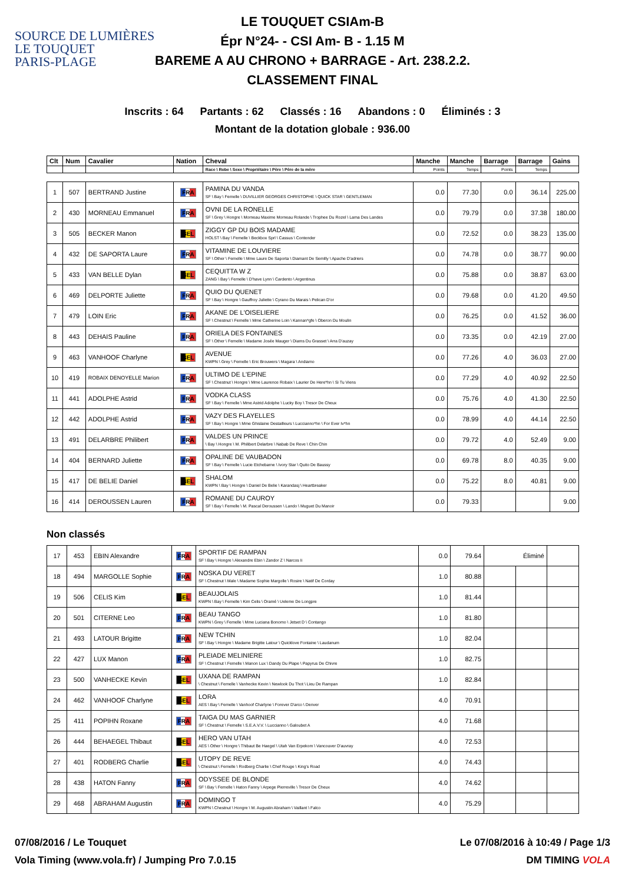SOURCE DE LUMIÈRES
LE TOUQUET
PARIS-PLAGE
LE TOUQUET CSIAm-B
Épr N°24- - CSI Am- B - 1.15 M
BAREME A AU CHRONO + BARRAGE - Art. 238.2.2.
CLASSEMENT FINAL
Inscrits : 64 Partants : 62 Classés : 16 Abandons : 0 Éliminés : 3
Montant de la dotation globale : 936.00
| Clt | Num | Cavalier | Nation | Cheval | Manche | Manche | Barrage | Barrage | Gains |
| --- | --- | --- | --- | --- | --- | --- | --- | --- | --- |
| | | | | Race \ Robe \ Sexe \ Propriétaire \ Père \ Père de la mère | Points | Temps | Points | Temps | |
| 1 | 507 | BERTRAND Justine | FRA | PAMINA DU VANDA SF \ Bay \ Femelle \ DUVILLIER GEORGES CHRISTOPHE \ QUICK STAR \ GENTLEMAN | 0.0 | 77.30 | 0.0 | 36.14 | 225.00 |
| 2 | 430 | MORNEAU Emmanuel | FRA | OVNI DE LA RONELLE SF \ Grey \ Hongre \ Morneau Maxime Morneau Rolande \ Trophee Du Rozel \ Lama Des Landes | 0.0 | 79.79 | 0.0 | 37.38 | 180.00 |
| 3 | 505 | BECKER Manon | BEL | ZIGGY GP DU BOIS MADAME HOLST \ Bay \ Femelle \ Beckbox Sprl \ Cassus \ Contender | 0.0 | 72.52 | 0.0 | 38.23 | 135.00 |
| 4 | 432 | DE SAPORTA Laure | FRA | VITAMINE DE LOUVIERE SF \ Other \ Femelle \ Mme Laure De Saporta \ Diamant De Semilly \ Apache D'adriers | 0.0 | 74.78 | 0.0 | 38.77 | 90.00 |
| 5 | 433 | VAN BELLE Dylan | BEL | CEQUITTA W Z ZANG \ Bay \ Femelle \ D'have Lynn \ Cardento \ Argentinus | 0.0 | 75.88 | 0.0 | 38.87 | 63.00 |
| 6 | 469 | DELPORTE Juliette | FRA | QUIO DU QUENET SF \ Bay \ Hongre \ Gauffroy Juliette \ Cyrano Du Marais \ Pelican D'or | 0.0 | 79.68 | 0.0 | 41.20 | 49.50 |
| 7 | 479 | LOIN Eric | FRA | AKANE DE L'OISELIERE SF \ Chestnut \ Femelle \ Mme Catherine Loin \ Kannan*gfe \ Oberon Du Moulin | 0.0 | 76.25 | 0.0 | 41.52 | 36.00 |
| 8 | 443 | DEHAIS Pauline | FRA | ORIELA DES FONTAINES SF \ Other \ Femelle \ Madame Josée Mauger \ Diams Du Grasset \ Arra D'auzay | 0.0 | 73.35 | 0.0 | 42.19 | 27.00 |
| 9 | 463 | VANHOOF Charlyne | BEL | AVENUE KWPN \ Grey \ Femelle \ Eric Brouwers \ Magara \ Andiamo | 0.0 | 77.26 | 4.0 | 36.03 | 27.00 |
| 10 | 419 | ROBAIX DENOYELLE Marion | FRA | ULTIMO DE L'EPINE SF \ Chestnut \ Hongre \ Mme Laurence Robaix \ Laurier De Here*hn \ Si Tu Viens | 0.0 | 77.29 | 4.0 | 40.92 | 22.50 |
| 11 | 441 | ADOLPHE Astrid | FRA | VODKA CLASS SF \ Bay \ Femelle \ Mme Astrid Adolphe \ Lucky Boy \ Tresor De Cheux | 0.0 | 75.76 | 4.0 | 41.30 | 22.50 |
| 12 | 442 | ADOLPHE Astrid | FRA | VAZY DES FLAYELLES SF \ Bay \ Hongre \ Mme Ghislaine Destailleurs \ Luccianno*hn \ For Ever Iv*hn | 0.0 | 78.99 | 4.0 | 44.14 | 22.50 |
| 13 | 491 | DELARBRE Philibert | FRA | VALDES UN PRINCE \ Bay \ Hongre \ M. Philibert Delarbre \ Nabab De Reve \ Chin Chin | 0.0 | 79.72 | 4.0 | 52.49 | 9.00 |
| 14 | 404 | BERNARD Juliette | FRA | OPALINE DE VAUBADON SF \ Bay \ Femelle \ Lucie Etchebarne \ Ivory Star \ Quito De Baussy | 0.0 | 69.78 | 8.0 | 40.35 | 9.00 |
| 15 | 417 | DE BELIE Daniel | BEL | SHALOM KWPN \ Bay \ Hongre \ Daniel De Belie \ Karandasj \ Heartbreaker | 0.0 | 75.22 | 8.0 | 40.81 | 9.00 |
| 16 | 414 | DEROUSSEN Lauren | FRA | ROMANE DU CAUROY SF \ Bay \ Femelle \ M. Pascal Deroussen \ Lando \ Muguet Du Manoir | 0.0 | 79.33 | | | 9.00 |
Non classés
| 17 | 453 | EBIN Alexandre | FRA | SPORTIF DE RAMPAN SF \ Bay \ Hongre \ Alexandre Ebin \ Zandor Z \ Narcos Ii | 0.0 | 79.64 | | Éliminé | |
| 18 | 494 | MARGOLLE Sophie | FRA | NOSKA DU VERET SF \ Chestnut \ Male \ Madame Sophie Margolle \ Rosire \ Natif De Corday | 1.0 | 80.88 | | | |
| 19 | 506 | CELIS Kim | BEL | BEAUJOLAIS KWPN \ Bay \ Femelle \ Kim Celis \ Oramé \ Ueleme De Longpre | 1.0 | 81.44 | | | |
| 20 | 501 | CITERNE Leo | FRA | BEAU TANGO KWPN \ Grey \ Femelle \ Mme Luciana Bonomo \ Jetset D \ Contango | 1.0 | 81.80 | | | |
| 21 | 493 | LATOUR Brigitte | FRA | NEW TCHIN SF \ Bay \ Hongre \ Madame Brigitte Latour \ Quicklove Fontaine \ Laudanum | 1.0 | 82.04 | | | |
| 22 | 427 | LUX Manon | FRA | PLEIADE MELINIERE SF \ Chestnut \ Femelle \ Manon Lux \ Dandy Du Plape \ Papyrus De Chivre | 1.0 | 82.75 | | | |
| 23 | 500 | VANHECKE Kevin | BEL | UXANA DE RAMPAN \ Chestnut \ Femelle \ Vanhecke Kevin \ Newlook Du Thot \ Lieu De Rampan | 1.0 | 82.84 | | | |
| 24 | 462 | VANHOOF Charlyne | BEL | LORA AES \ Bay \ Femelle \ Vanhoof Charlyne \ Forever D'arco \ Denver | 4.0 | 70.91 | | | |
| 25 | 411 | POPIHN Roxane | FRA | TAIGA DU MAS GARNIER SF \ Chestnut \ Femelle \ S.E.A.V.V. \ Luccianno \ Galoubet A | 4.0 | 71.68 | | | |
| 26 | 444 | BEHAEGEL Thibaut | BEL | HERO VAN UTAH AES \ Other \ Hongre \ Thibaut Be Haegel \ Utah Van Erpekom \ Vancouver D'auvray | 4.0 | 72.53 | | | |
| 27 | 401 | RODBERG Charlie | BEL | UTOPY DE REVE \ Chestnut \ Femelle \ Rodberg Charlie \ Chef Rouge \ King's Road | 4.0 | 74.43 | | | |
| 28 | 438 | HATON Fanny | FRA | ODYSSEE DE BLONDE SF \ Bay \ Femelle \ Haton Fanny \ Arpege Pierreville \ Tresor De Cheux | 4.0 | 74.62 | | | |
| 29 | 468 | ABRAHAM Augustin | FRA | DOMINGO T KWPN \ Chestnut \ Hongre \ M. Augustin Abraham \ Vaillant \ Falco | 4.0 | 75.29 | | | |
07/08/2016 / Le Touquet Le 07/08/2016 à 10:49 / Page 1/3
Vola Timing (www.vola.fr) / Jumping Pro 7.0.15 DM TIMING VOLA